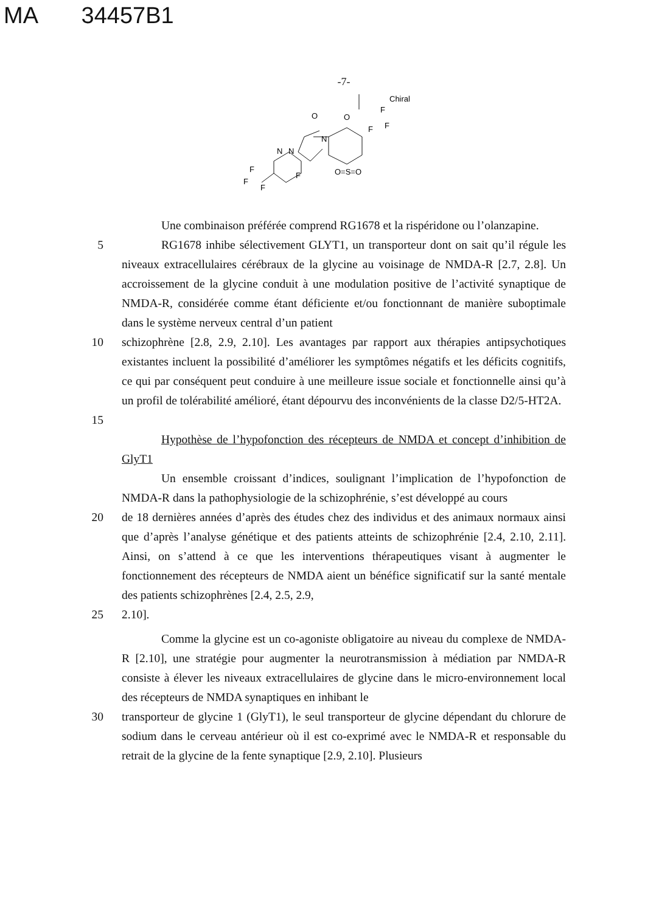MA 34457B1
-7-
Chiral
F
O
F
F
O
N
N
N
F
F
F
F
O=S=O
Une combinaison préférée comprend RG1678 et la rispéridone ou l’olanzapine.
5 RG1678 inhibe sélectivement GLYT1, un transporteur dont on sait qu’il régule les niveaux extracellulaires cérébraux de la glycine au voisinage de NMDA-R [2.7, 2.8]. Un accroissement de la glycine conduit à une modulation positive de l’activité synaptique de NMDA-R, considérée comme étant déficiente et/ou fonctionnant de manière suboptimale dans le système nerveux central d’un patient
10 schizophrène [2.8, 2.9, 2.10]. Les avantages par rapport aux thérapies antipsychotiques existantes incluent la possibilité d’améliorer les symptômes négatifs et les déficits cognitifs, ce qui par conséquent peut conduire à une meilleure issue sociale et fonctionnelle ainsi qu’à un profil de tolérabilité amélioré, étant dépourvu des inconvénients de la classe D2/5-HT2A.
15
Hypothèse de l’hypofonction des récepteurs de NMDA et concept d’inhibition de GlyT1
Un ensemble croissant d’indices, soulignant l’implication de l’hypofonction de NMDA-R dans la pathophysiologie de la schizophrénie, s’est développé au cours
20 de 18 dernières années d’après des études chez des individus et des animaux normaux ainsi que d’après l’analyse génétique et des patients atteints de schizophrénie [2.4, 2.10, 2.11]. Ainsi, on s’attend à ce que les interventions thérapeutiques visant à augmenter le fonctionnement des récepteurs de NMDA aient un bénéfice significatif sur la santé mentale des patients schizophrènes [2.4, 2.5, 2.9,
25 2.10].
Comme la glycine est un co-agoniste obligatoire au niveau du complexe de NMDA-R [2.10], une stratégie pour augmenter la neurotransmission à médiation par NMDA-R consiste à élever les niveaux extracellulaires de glycine dans le micro-environnement local des récepteurs de NMDA synaptiques en inhibant le
30 transporteur de glycine 1 (GlyT1), le seul transporteur de glycine dépendant du chlorure de sodium dans le cerveau antérieur où il est co-exprimé avec le NMDA-R et responsable du retrait de la glycine de la fente synaptique [2.9, 2.10]. Plusieurs